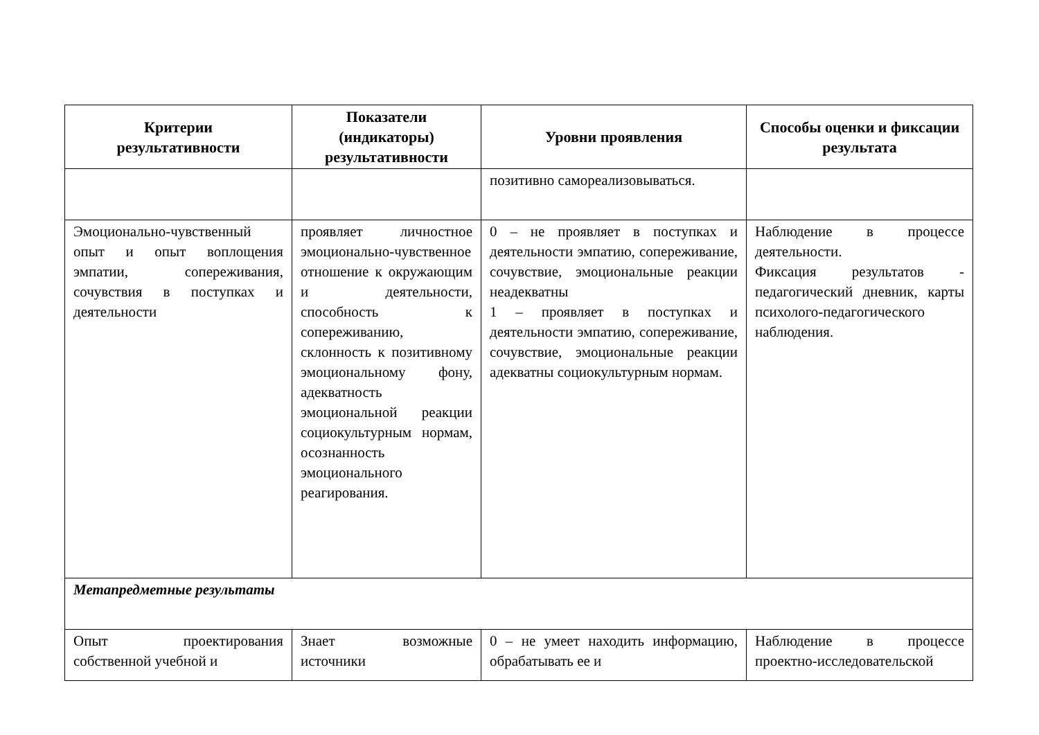| Критерии результативности | Показатели (индикаторы) результативности | Уровни проявления | Способы оценки и фиксации результата |
| --- | --- | --- | --- |
| | | позитивно самореализовываться. | |
| Эмоционально-чувственный опыт и опыт воплощения эмпатии, сопереживания, сочувствия в поступках и деятельности | проявляет личностное эмоционально-чувственное отношение к окружающим и деятельности, способность к сопереживанию, склонность к позитивному эмоциональному фону, адекватность эмоциональной реакции социокультурным нормам, осознанность эмоционального реагирования. | 0 – не проявляет в поступках и деятельности эмпатию, сопереживание, сочувствие, эмоциональные реакции неадекватны 1 – проявляет в поступках и деятельности эмпатию, сопереживание, сочувствие, эмоциональные реакции адекватны социокультурным нормам. | Наблюдение в процессе деятельности. Фиксация результатов - педагогический дневник, карты психолого-педагогического наблюдения. |
| Метапредметные результаты | | | |
| Опыт проектирования собственной учебной и | Знает возможные источники | 0 – не умеет находить информацию, обрабатывать ее и | Наблюдение в процессе проектно-исследовательской |